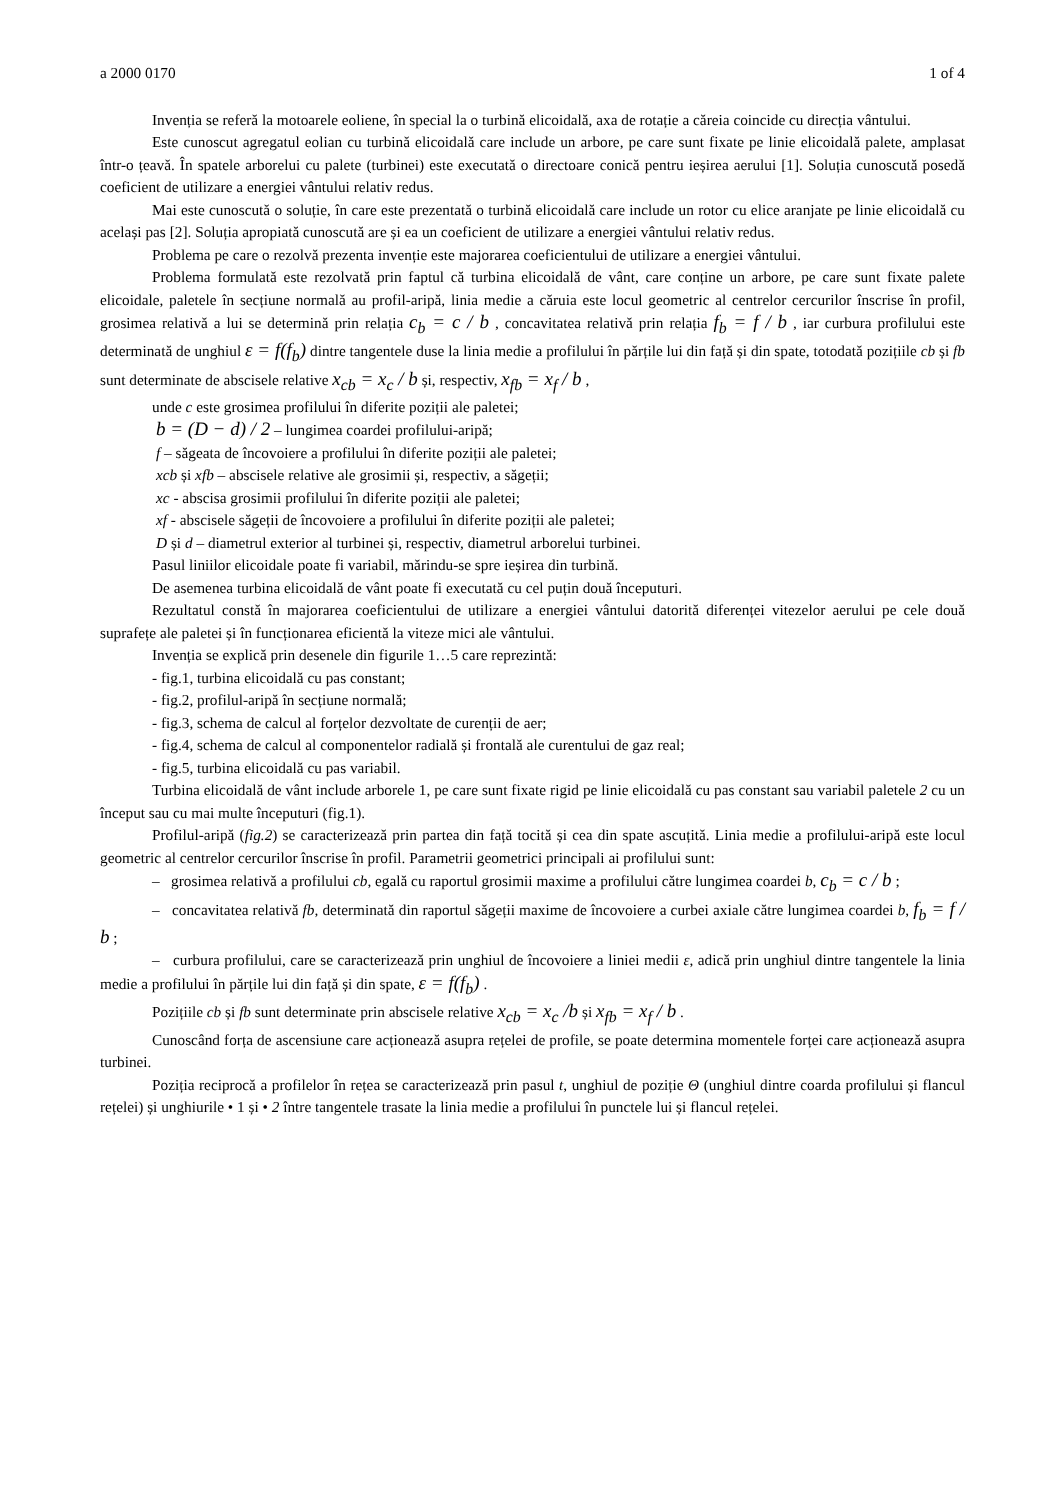a 2000 0170 1 of 4
Invenția se referă la motoarele eoliene, în special la o turbină elicoidală, axa de rotație a căreia coincide cu direcția vântului.
Este cunoscut agregatul eolian cu turbină elicoidală care include un arbore, pe care sunt fixate pe linie elicoidală palete, amplasat într-o țeavă. În spatele arborelui cu palete (turbinei) este executată o directoare conică pentru ieșirea aerului [1]. Soluția cunoscută posedă coeficient de utilizare a energiei vântului relativ redus.
Mai este cunoscută o soluție, în care este prezentată o turbină elicoidală care include un rotor cu elice aranjate pe linie elicoidală cu același pas [2]. Soluția apropiată cunoscută are și ea un coeficient de utilizare a energiei vântului relativ redus.
Problema pe care o rezolvă prezenta invenție este majorarea coeficientului de utilizare a energiei vântului.
Problema formulată este rezolvată prin faptul că turbina elicoidală de vânt, care conține un arbore, pe care sunt fixate palete elicoidale, paletele în secțiune normală au profil-aripă, linia medie a căruia este locul geometric al centrelor cercurilor înscrise în profil, grosimea relativă a lui se determină prin relația c<sub>b</sub> = c / b , concavitatea relativă prin relația f<sub>b</sub> = f / b , iar curbura profilului este determinată de unghiul ε = f(f<sub>b</sub>) dintre tangentele duse la linia medie a profilului în părțile lui din față și din spate, totodată pozițiile cb și fb sunt determinate de abscisele relative x<sub>cb</sub> = x<sub>c</sub> / b și, respectiv, x<sub>fb</sub> = x<sub>f</sub> / b ,
unde c este grosimea profilului în diferite poziții ale paletei;
b = (D − d) / 2 – lungimea coardei profilului-aripă;
f – săgeata de încovoiere a profilului în diferite poziții ale paletei;
xcb și xfb – abscisele relative ale grosimii și, respectiv, a săgeții;
xc - abscisa grosimii profilului în diferite poziții ale paletei;
xf - abscisele săgeții de încovoiere a profilului în diferite poziții ale paletei;
D și d – diametrul exterior al turbinei și, respectiv, diametrul arborelui turbinei.
Pasul liniilor elicoidale poate fi variabil, mărindu-se spre ieșirea din turbină.
De asemenea turbina elicoidală de vânt poate fi executată cu cel puțin două începuturi.
Rezultatul constă în majorarea coeficientului de utilizare a energiei vântului datorită diferenței vitezelor aerului pe cele două suprafețe ale paletei și în funcționarea eficientă la viteze mici ale vântului.
Invenția se explică prin desenele din figurile 1…5 care reprezintă:
- fig.1, turbina elicoidală cu pas constant;
- fig.2, profilul-aripă în secțiune normală;
- fig.3, schema de calcul al forțelor dezvoltate de curenții de aer;
- fig.4, schema de calcul al componentelor radială și frontală ale curentului de gaz real;
- fig.5, turbina elicoidală cu pas variabil.
Turbina elicoidală de vânt include arborele 1, pe care sunt fixate rigid pe linie elicoidală cu pas constant sau variabil paletele 2 cu un început sau cu mai multe începuturi (fig.1).
Profilul-aripă (fig.2) se caracterizează prin partea din față tocită și cea din spate ascuțită. Linia medie a profilului-aripă este locul geometric al centrelor cercurilor înscrise în profil. Parametrii geometrici principali ai profilului sunt:
– grosimea relativă a profilului cb, egală cu raportul grosimii maxime a profilului către lungimea coardei b, c<sub>b</sub> = c / b ;
– concavitatea relativă fb, determinată din raportul săgeții maxime de încovoiere a curbei axiale către lungimea coardei b, f<sub>b</sub> = f / b ;
– curbura profilului, care se caracterizează prin unghiul de încovoiere a liniei medii ε, adică prin unghiul dintre tangentele la linia medie a profilului în părțile lui din față și din spate, ε = f(f<sub>b</sub>) .
Pozițiile cb și fb sunt determinate prin abscisele relative x<sub>cb</sub> = x<sub>c</sub> /b și x<sub>fb</sub> = x<sub>f</sub> / b .
Cunoscând forța de ascensiune care acționează asupra rețelei de profile, se poate determina momentele forței care acționează asupra turbinei.
Poziția reciprocă a profilelor în rețea se caracterizează prin pasul t, unghiul de poziție Θ (unghiul dintre coarda profilului și flancul rețelei) și unghiurile • 1 și • 2 între tangentele trasate la linia medie a profilului în punctele lui și flancul rețelei.